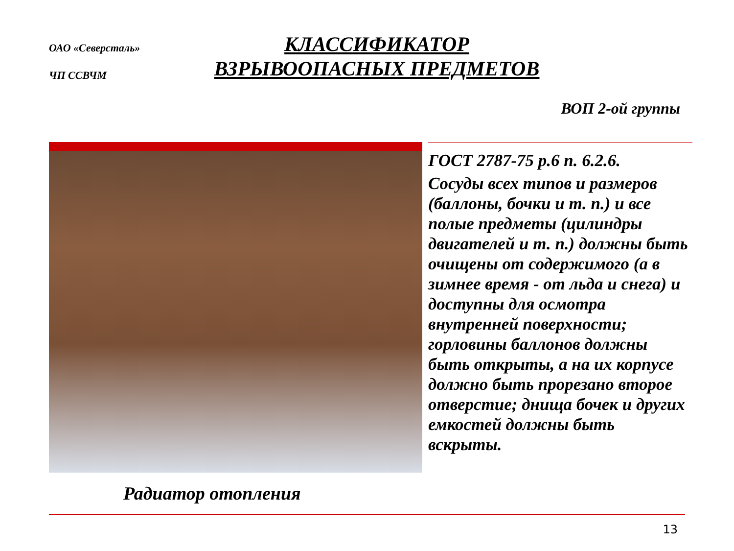ОАО «Северсталь»
ЧП ССВЧМ
КЛАССИФИКАТОР
ВЗРЫВООПАСНЫХ ПРЕДМЕТОВ
ВОП 2-ой группы
ГОСТ 2787-75 р.6 п. 6.2.6.
Сосуды всех типов и размеров (баллоны, бочки и т. п.) и все полые предметы (цилиндры двигателей и т. п.) должны быть очищены от содержимого (а в зимнее время - от льда и снега) и доступны для осмотра внутренней поверхности; горловины баллонов должны быть открыты, а на их корпусе должно быть прорезано второе отверстие; днища бочек и других емкостей должны быть вскрыты.
Радиатор отопления
13